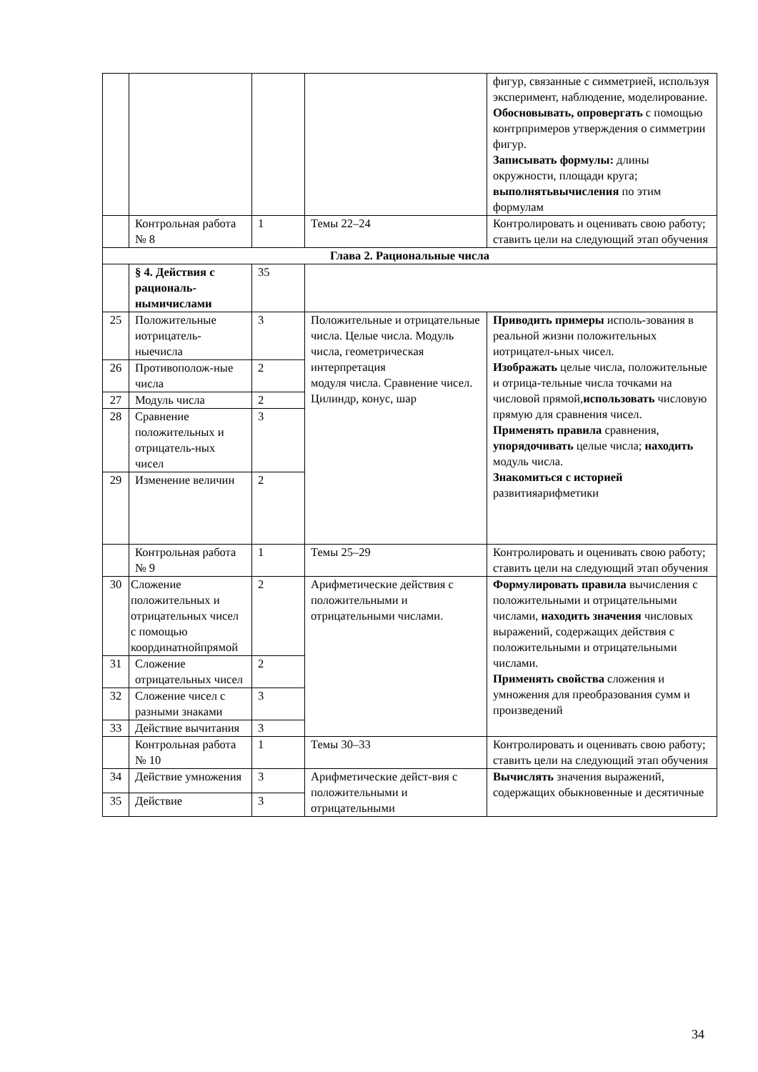| | | | | фигур, связанные с симметрией, используя эксперимент, наблюдение, моделирование. Обосновывать, опровергать с помощью контрпримеров утверждения о симметрии фигур. Записывать формулы: длины окружности, площади круга; выполнятьвычисления по этим формулам |
| | Контрольная работа № 8 | 1 | Темы 22–24 | Контролировать и оценивать свою работу; ставить цели на следующий этап обучения |
| Глава 2. Рациональные числа | | | | |
| | § 4. Действия с рациональ-нымичислами | 35 | | |
| 25 | Положительные иотрицатель-ныечисла | 3 | Положительные и отрицательные числа. Целые числа. Модуль числа, геометрическая интерпретация модуля числа. Сравнение чисел. Цилиндр, конус, шар | Приводить примеры исполь-зования в реальной жизни положительных иотрицател-ьных чисел. Изображать целые числа, положительные и отрица-тельные числа точками на числовой прямой, использовать числовую прямую для сравнения чисел. Применять правила сравнения, упорядочивать целые числа; находить модуль числа. Знакомиться с историей развитияарифметики |
| 26 | Противополож-ные числа | 2 | | |
| 27 | Модуль числа | 2 | | |
| 28 | Сравнение положительных и отрицатель-ных чисел | 3 | | |
| 29 | Изменение величин | 2 | | |
| | Контрольная работа № 9 | 1 | Темы 25–29 | Контролировать и оценивать свою работу; ставить цели на следующий этап обучения |
| 30 | Сложение положительных и отрицательных чисел с помощью координатнойпрямой | 2 | Арифметические действия с положительными и отрицательными числами. | Формулировать правила вычисления с положительными и отрицательными числами, находить значения числовых выражений, содержащих действия с положительными и отрицательными числами. Применять свойства сложения и умножения для преобразования сумм и произведений |
| 31 | Сложение отрицательных чисел | 2 | | |
| 32 | Сложение чисел с разными знаками | 3 | | |
| 33 | Действие вычитания | 3 | | |
| | Контрольная работа № 10 | 1 | Темы 30–33 | Контролировать и оценивать свою работу; ставить цели на следующий этап обучения |
| 34 | Действие умножения | 3 | Арифметические дейст-вия с положительными и отрицательными | Вычислять значения выражений, содержащих обыкновенные и десятичные |
| 35 | Действие | 3 | | |
34